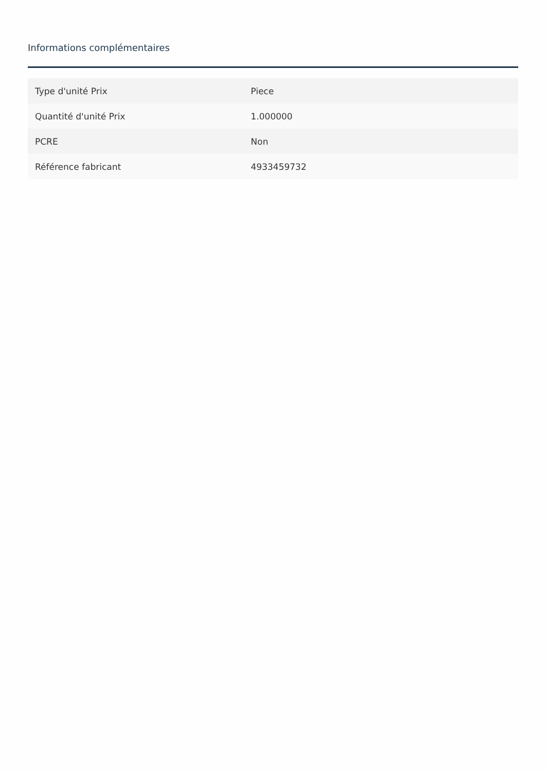Informations complémentaires
| Type d'unité Prix | Piece |
| Quantité d'unité Prix | 1.000000 |
| PCRE | Non |
| Référence fabricant | 4933459732 |